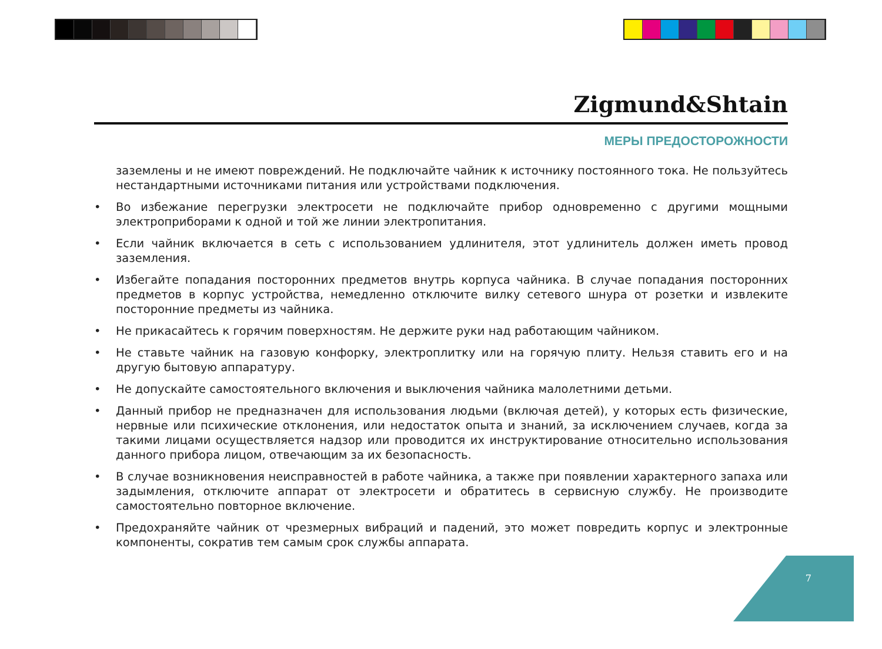Zigmund&Shtain
МЕРЫ ПРЕДОСТОРОЖНОСТИ
заземлены и не имеют повреждений. Не подключайте чайник к источнику постоянного тока. Не пользуйтесь нестандартными источниками питания или устройствами подключения.
• Во избежание перегрузки электросети не подключайте прибор одновременно с другими мощными электроприборами к одной и той же линии электропитания.
• Если чайник включается в сеть с использованием удлинителя, этот удлинитель должен иметь провод заземления.
• Избегайте попадания посторонних предметов внутрь корпуса чайника. В случае попадания посторонних предметов в корпус устройства, немедленно отключите вилку сетевого шнура от розетки и извлеките посторонние предметы из чайника.
• Не прикасайтесь к горячим поверхностям. Не держите руки над работающим чайником.
• Не ставьте чайник на газовую конфорку, электроплитку или на горячую плиту. Нельзя ставить его и на другую бытовую аппаратуру.
• Не допускайте самостоятельного включения и выключения чайника малолетними детьми.
• Данный прибор не предназначен для использования людьми (включая детей), у которых есть физические, нервные или психические отклонения, или недостаток опыта и знаний, за исключением случаев, когда за такими лицами осуществляется надзор или проводится их инструктирование относительно использования данного прибора лицом, отвечающим за их безопасность.
• В случае возникновения неисправностей в работе чайника, а также при появлении характерного запаха или задымления, отключите аппарат от электросети и обратитесь в сервисную службу. Не производите самостоятельно повторное включение.
• Предохраняйте чайник от чрезмерных вибраций и падений, это может повредить корпус и электронные компоненты, сократив тем самым срок службы аппарата.
7